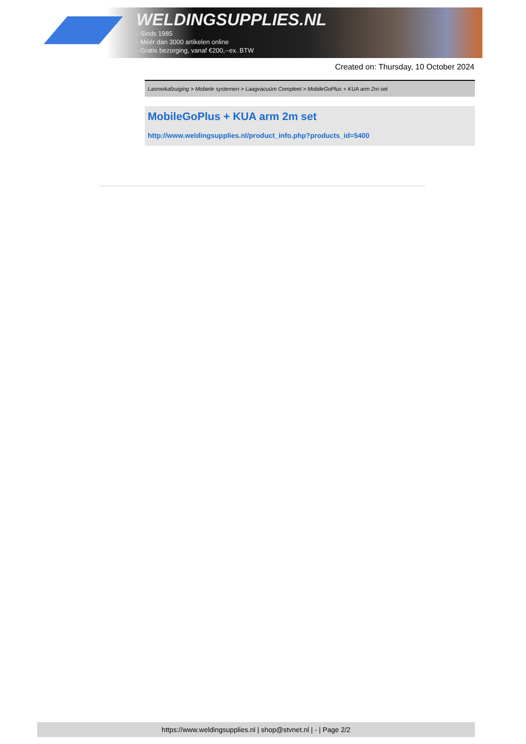WELDINGSUPPLIES.NL
- Sinds 1985
- Méér dan 3000 artikelen online
- Gratis bezorging, vanaf €200,--ex. BTW
Created on: Thursday, 10 October 2024
Lasrookafzuiging > Mobiele systemen > Laagvacuüm Compleet > MobileGoPlus + KUA arm 2m set
MobileGoPlus + KUA arm 2m set
http://www.weldingsupplies.nl/product_info.php?products_id=5400
https://www.weldingsupplies.nl | shop@stvnet.nl | - | Page 2/2